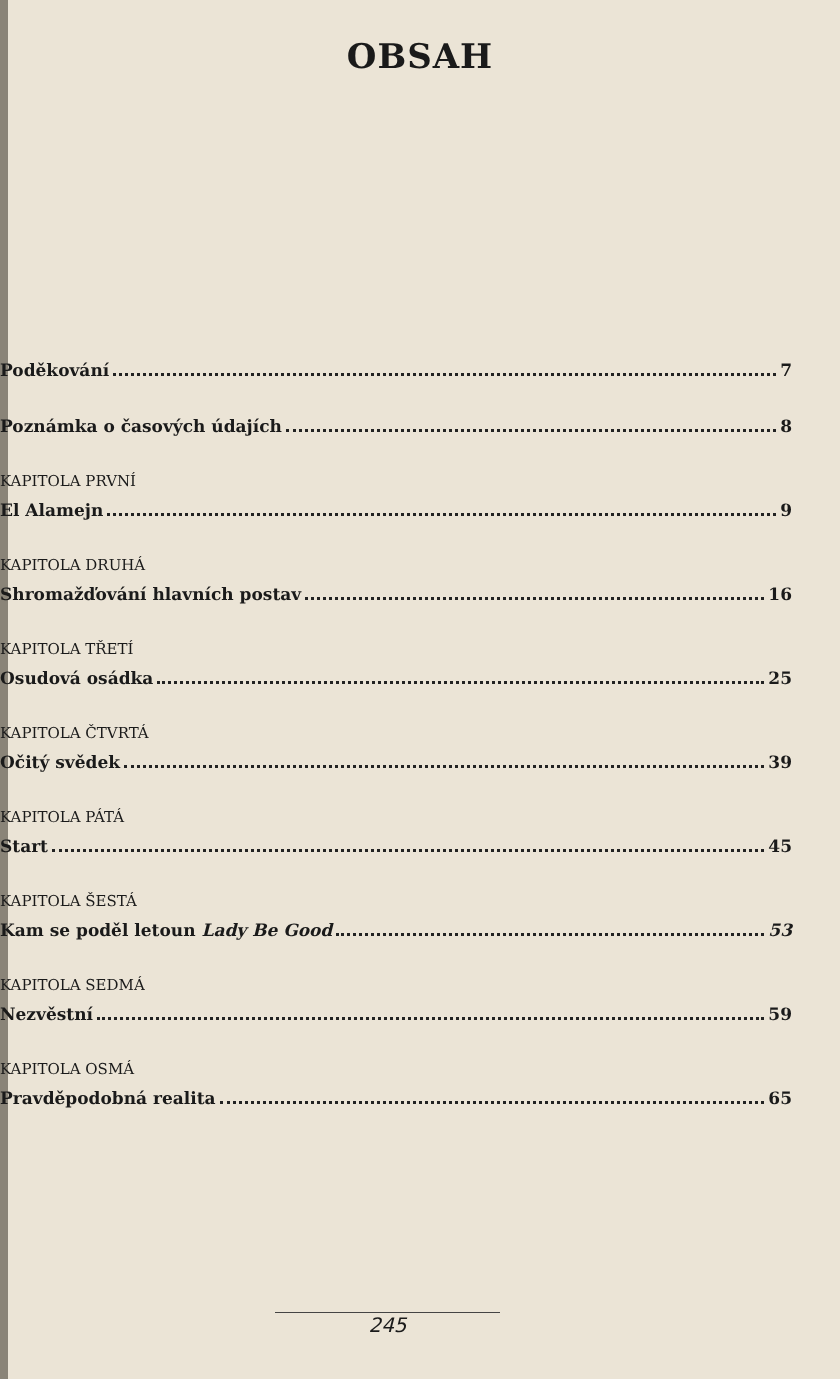OBSAH
Poděkování 7
Poznámka o časových údajích 8
KAPITOLA PRVNÍ
El Alamejn 9
KAPITOLA DRUHÁ
Shromažďování hlavních postav 16
KAPITOLA TŘETÍ
Osudová osádka 25
KAPITOLA ČTVRTÁ
Očitý svědek 39
KAPITOLA PÁTÁ
Start 45
KAPITOLA ŠESTÁ
Kam se poděl letoun Lady Be Good 53
KAPITOLA SEDMÁ
Nezvěstní 59
KAPITOLA OSMÁ
Pravděpodobná realita 65
245